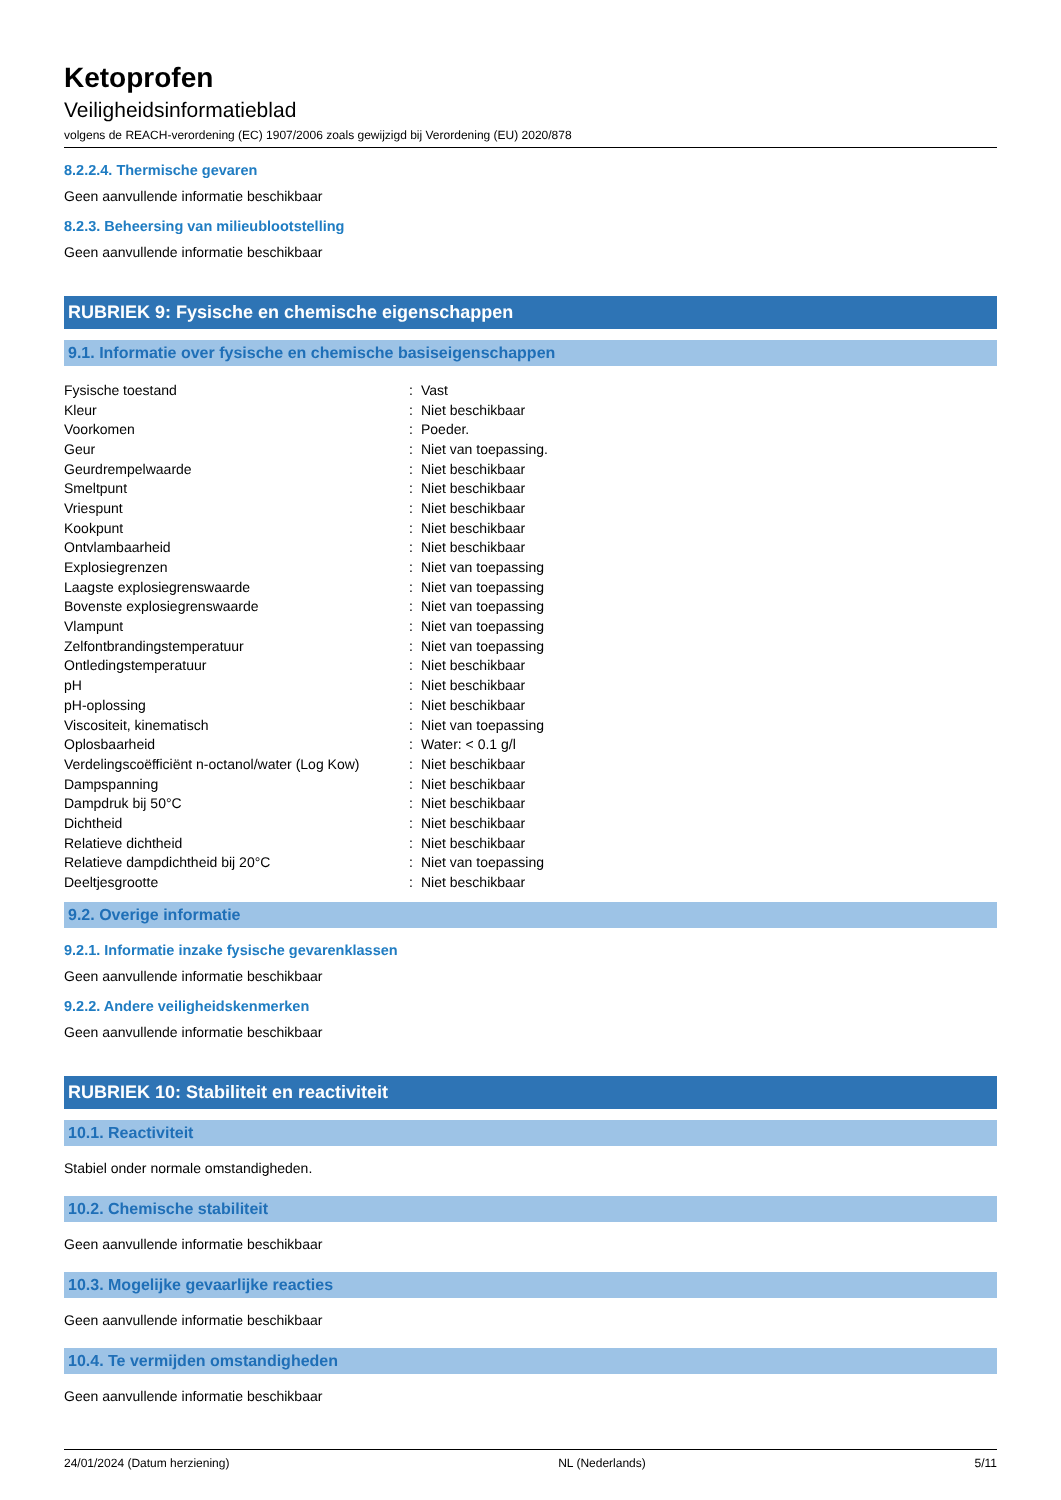Ketoprofen
Veiligheidsinformatieblad
volgens de REACH-verordening (EC) 1907/2006 zoals gewijzigd bij Verordening (EU) 2020/878
8.2.2.4. Thermische gevaren
Geen aanvullende informatie beschikbaar
8.2.3. Beheersing van milieublootstelling
Geen aanvullende informatie beschikbaar
RUBRIEK 9: Fysische en chemische eigenschappen
9.1. Informatie over fysische en chemische basiseigenschappen
| Fysische toestand | : | Vast |
| Kleur | : | Niet beschikbaar |
| Voorkomen | : | Poeder. |
| Geur | : | Niet van toepassing. |
| Geurdrempelwaarde | : | Niet beschikbaar |
| Smeltpunt | : | Niet beschikbaar |
| Vriespunt | : | Niet beschikbaar |
| Kookpunt | : | Niet beschikbaar |
| Ontvlambaarheid | : | Niet beschikbaar |
| Explosiegrenzen | : | Niet van toepassing |
| Laagste explosiegrenswaarde | : | Niet van toepassing |
| Bovenste explosiegrenswaarde | : | Niet van toepassing |
| Vlampunt | : | Niet van toepassing |
| Zelfontbrandingstemperatuur | : | Niet van toepassing |
| Ontledingstemperatuur | : | Niet beschikbaar |
| pH | : | Niet beschikbaar |
| pH-oplossing | : | Niet beschikbaar |
| Viscositeit, kinematisch | : | Niet van toepassing |
| Oplosbaarheid | : | Water: < 0.1 g/l |
| Verdelingscoëfficiënt n-octanol/water (Log Kow) | : | Niet beschikbaar |
| Dampspanning | : | Niet beschikbaar |
| Dampdruk bij 50°C | : | Niet beschikbaar |
| Dichtheid | : | Niet beschikbaar |
| Relatieve dichtheid | : | Niet beschikbaar |
| Relatieve dampdichtheid bij 20°C | : | Niet van toepassing |
| Deeltjesgrootte | : | Niet beschikbaar |
9.2. Overige informatie
9.2.1. Informatie inzake fysische gevarenklassen
Geen aanvullende informatie beschikbaar
9.2.2. Andere veiligheidskenmerken
Geen aanvullende informatie beschikbaar
RUBRIEK 10: Stabiliteit en reactiviteit
10.1. Reactiviteit
Stabiel onder normale omstandigheden.
10.2. Chemische stabiliteit
Geen aanvullende informatie beschikbaar
10.3. Mogelijke gevaarlijke reacties
Geen aanvullende informatie beschikbaar
10.4. Te vermijden omstandigheden
Geen aanvullende informatie beschikbaar
24/01/2024 (Datum herziening) NL (Nederlands) 5/11